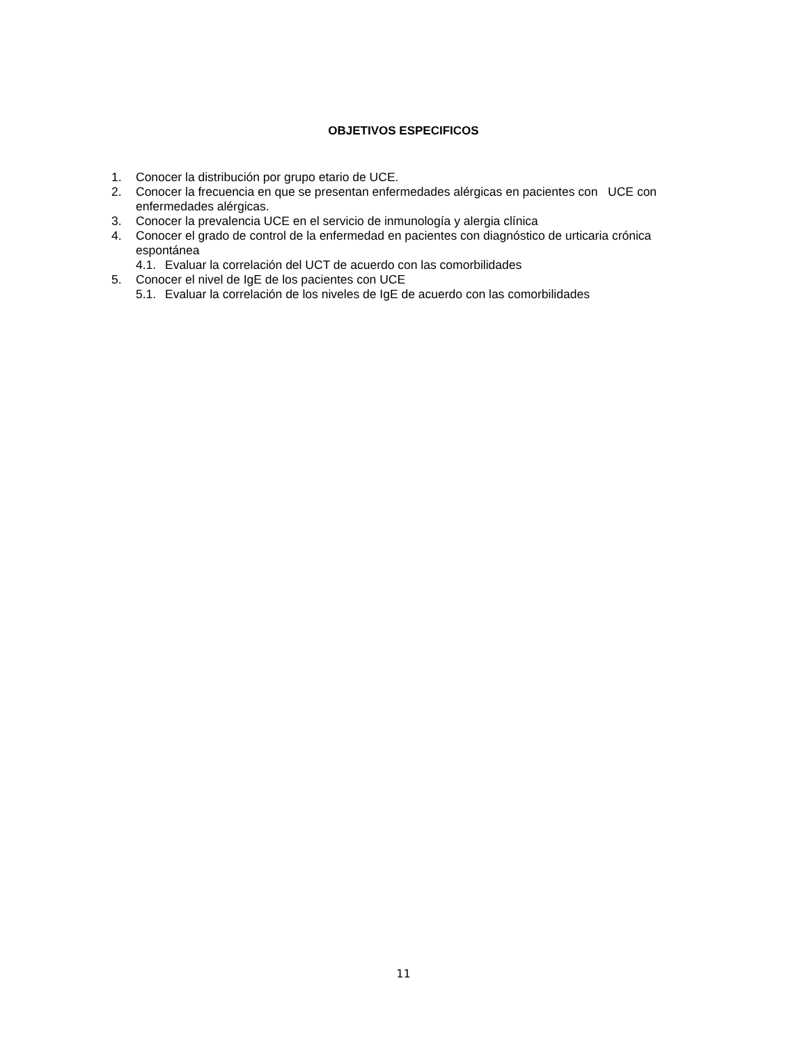OBJETIVOS ESPECIFICOS
1. Conocer la distribución por grupo etario de UCE.
2. Conocer la frecuencia en que se presentan enfermedades alérgicas en pacientes con UCE con enfermedades alérgicas.
3. Conocer la prevalencia UCE en el servicio de inmunología y alergia clínica
4. Conocer el grado de control de la enfermedad en pacientes con diagnóstico de urticaria crónica espontánea
4.1. Evaluar la correlación del UCT de acuerdo con las comorbilidades
5. Conocer el nivel de IgE de los pacientes con UCE
5.1. Evaluar la correlación de los niveles de IgE de acuerdo con las comorbilidades
11